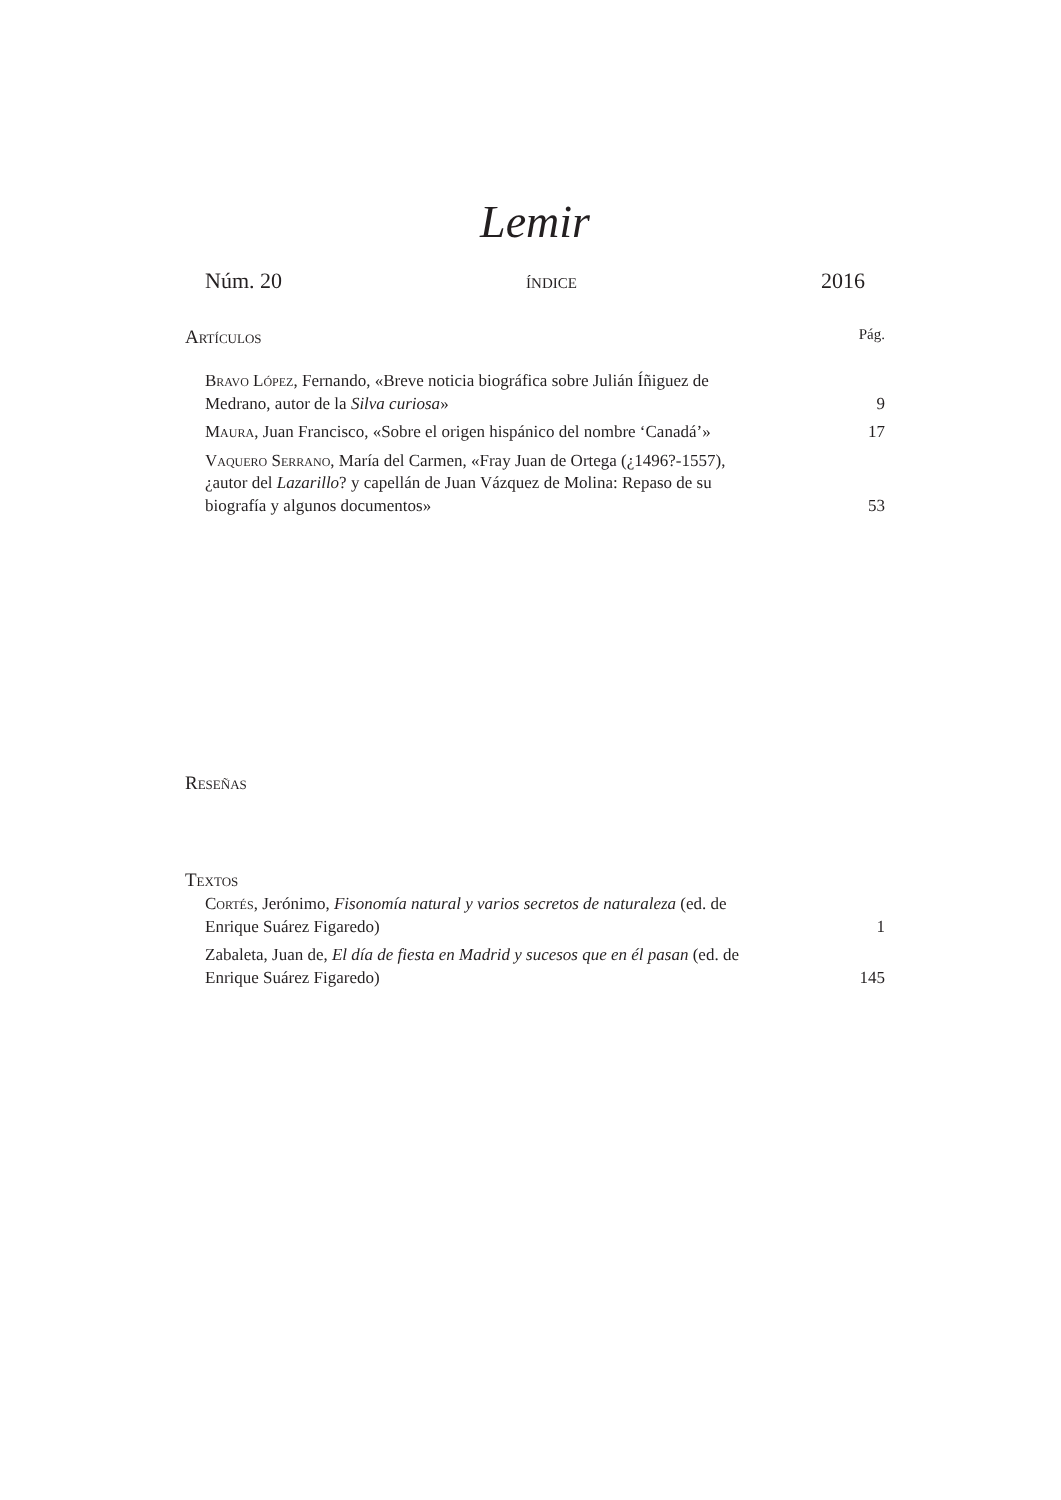Lemir
Núm. 20 índice 2016
Artículos Pág.
Bravo López, Fernando, «Breve noticia biográfica sobre Julián Íñiguez de Medrano, autor de la Silva curiosa»
9
Maura, Juan Francisco, «Sobre el origen hispánico del nombre ‘Canadá’»
17
Vaquero Serrano, María del Carmen, «Fray Juan de Ortega (¿1496?-1557), ¿autor del Lazarillo? y capellán de Juan Vázquez de Molina: Repaso de su biografía y algunos documentos»
53
Reseñas
Textos
Cortés, Jerónimo, Fisonomía natural y varios secretos de naturaleza (ed. de Enrique Suárez Figaredo)
1
Zabaleta, Juan de, El día de fiesta en Madrid y sucesos que en él pasan (ed. de Enrique Suárez Figaredo)
145